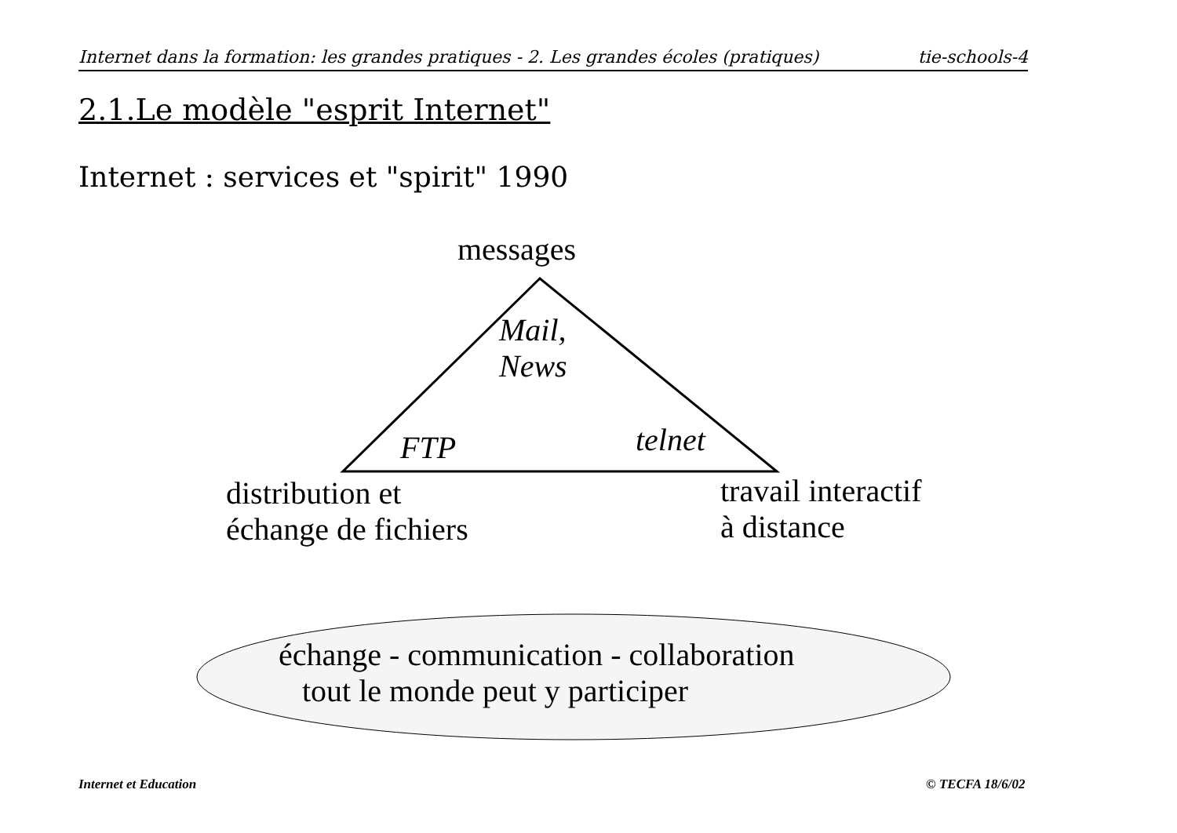Internet dans la formation: les grandes pratiques - 2. Les grandes écoles (pratiques) tie-schools-4
2.1.Le modèle "esprit Internet"
Internet : services et "spirit" 1990
messages
Mail,
News
FTP telnet
distribution et
échange de fichiers
travail interactif
à distance
échange - communication - collaboration
tout le monde peut y participer
Internet et Education © TECFA 18/6/02